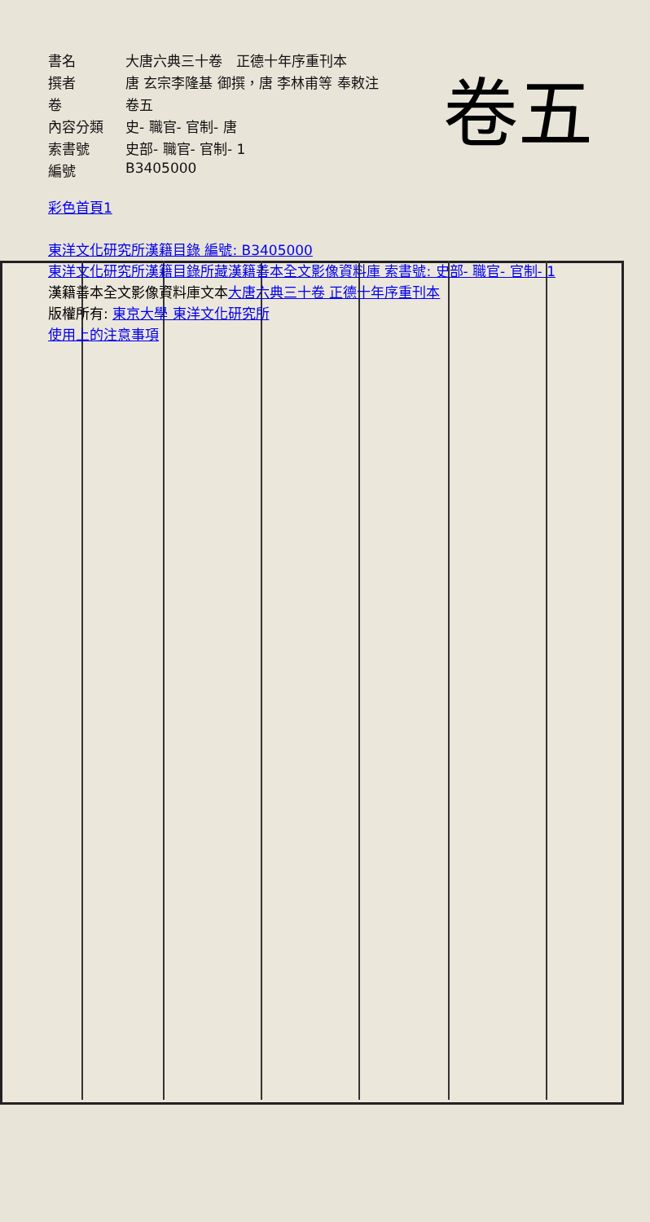卷五
| 書名 | 大唐六典三十卷 正德十年序重刊本 |
| 撰者 | 唐 玄宗李隆基 御撰，唐 李林甫等 奉敕注 |
| 卷 | 卷五 |
| 內容分類 | 史- 職官- 官制- 唐 |
| 索書號 | 史部- 職官- 官制- 1 |
| 編號 | B3405000 |
彩色首頁1
東洋文化研究所漢籍目錄 編號: B3405000
東洋文化研究所漢籍目錄所藏漢籍善本全文影像資料庫 索書號: 史部- 職官- 官制- 1
漢籍善本全文影像資料庫文本大唐六典三十卷 正德十年序重刊本
版權所有: 東京大學 東洋文化研究所
使用上的注意事項